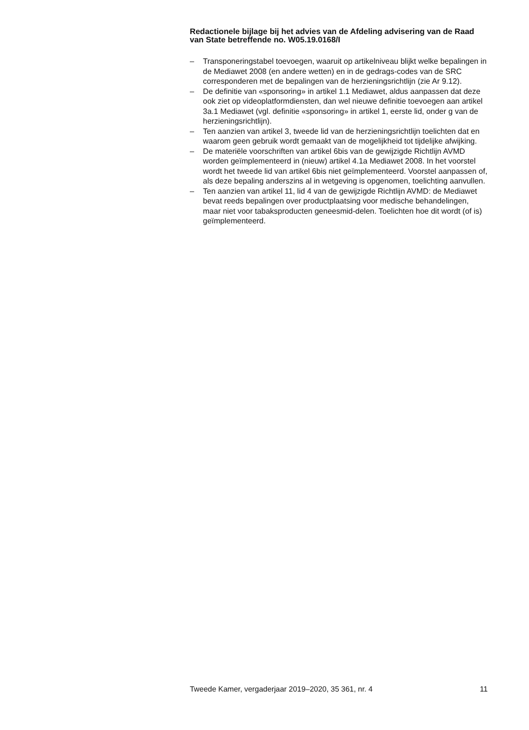Redactionele bijlage bij het advies van de Afdeling advisering van de Raad van State betreffende no. W05.19.0168/I
– Transponeringstabel toevoegen, waaruit op artikelniveau blijkt welke bepalingen in de Mediawet 2008 (en andere wetten) en in de gedrags-codes van de SRC corresponderen met de bepalingen van de herzieningsrichtlijn (zie Ar 9.12).
– De definitie van «sponsoring» in artikel 1.1 Mediawet, aldus aanpassen dat deze ook ziet op videoplatformdiensten, dan wel nieuwe definitie toevoegen aan artikel 3a.1 Mediawet (vgl. definitie «sponsoring» in artikel 1, eerste lid, onder g van de herzieningsrichtlijn).
– Ten aanzien van artikel 3, tweede lid van de herzieningsrichtlijn toelichten dat en waarom geen gebruik wordt gemaakt van de mogelijkheid tot tijdelijke afwijking.
– De materiële voorschriften van artikel 6bis van de gewijzigde Richtlijn AVMD worden geïmplementeerd in (nieuw) artikel 4.1a Mediawet 2008. In het voorstel wordt het tweede lid van artikel 6bis niet geïmplementeerd. Voorstel aanpassen of, als deze bepaling anderszins al in wetgeving is opgenomen, toelichting aanvullen.
– Ten aanzien van artikel 11, lid 4 van de gewijzigde Richtlijn AVMD: de Mediawet bevat reeds bepalingen over productplaatsing voor medische behandelingen, maar niet voor tabaksproducten geneesmid-delen. Toelichten hoe dit wordt (of is) geïmplementeerd.
Tweede Kamer, vergaderjaar 2019–2020, 35 361, nr. 4 11